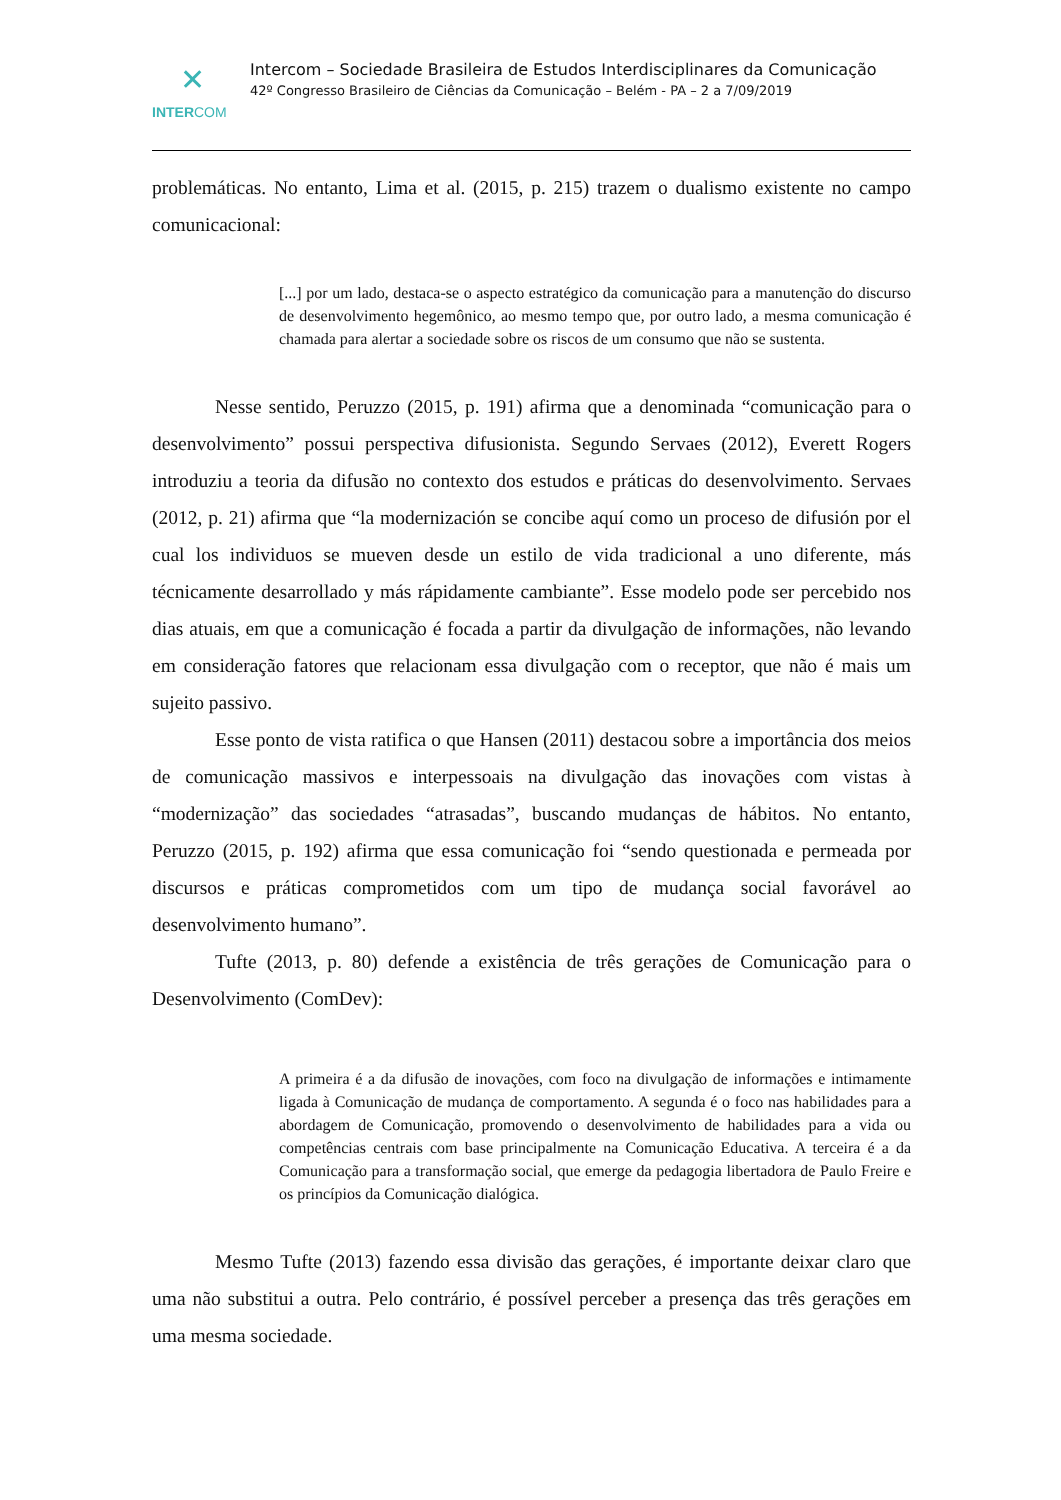✕
INTERCOM
Intercom – Sociedade Brasileira de Estudos Interdisciplinares da Comunicação
42º Congresso Brasileiro de Ciências da Comunicação – Belém - PA – 2 a 7/09/2019
problemáticas. No entanto, Lima et al. (2015, p. 215) trazem o dualismo existente no campo comunicacional:
[...] por um lado, destaca-se o aspecto estratégico da comunicação para a manutenção do discurso de desenvolvimento hegemônico, ao mesmo tempo que, por outro lado, a mesma comunicação é chamada para alertar a sociedade sobre os riscos de um consumo que não se sustenta.
Nesse sentido, Peruzzo (2015, p. 191) afirma que a denominada “comunicação para o desenvolvimento” possui perspectiva difusionista. Segundo Servaes (2012), Everett Rogers introduziu a teoria da difusão no contexto dos estudos e práticas do desenvolvimento. Servaes (2012, p. 21) afirma que “la modernización se concibe aquí como un proceso de difusión por el cual los individuos se mueven desde un estilo de vida tradicional a uno diferente, más técnicamente desarrollado y más rápidamente cambiante”. Esse modelo pode ser percebido nos dias atuais, em que a comunicação é focada a partir da divulgação de informações, não levando em consideração fatores que relacionam essa divulgação com o receptor, que não é mais um sujeito passivo.
Esse ponto de vista ratifica o que Hansen (2011) destacou sobre a importância dos meios de comunicação massivos e interpessoais na divulgação das inovações com vistas à “modernização” das sociedades “atrasadas”, buscando mudanças de hábitos. No entanto, Peruzzo (2015, p. 192) afirma que essa comunicação foi “sendo questionada e permeada por discursos e práticas comprometidos com um tipo de mudança social favorável ao desenvolvimento humano”.
Tufte (2013, p. 80) defende a existência de três gerações de Comunicação para o Desenvolvimento (ComDev):
A primeira é a da difusão de inovações, com foco na divulgação de informações e intimamente ligada à Comunicação de mudança de comportamento. A segunda é o foco nas habilidades para a abordagem de Comunicação, promovendo o desenvolvimento de habilidades para a vida ou competências centrais com base principalmente na Comunicação Educativa. A terceira é a da Comunicação para a transformação social, que emerge da pedagogia libertadora de Paulo Freire e os princípios da Comunicação dialógica.
Mesmo Tufte (2013) fazendo essa divisão das gerações, é importante deixar claro que uma não substitui a outra. Pelo contrário, é possível perceber a presença das três gerações em uma mesma sociedade.